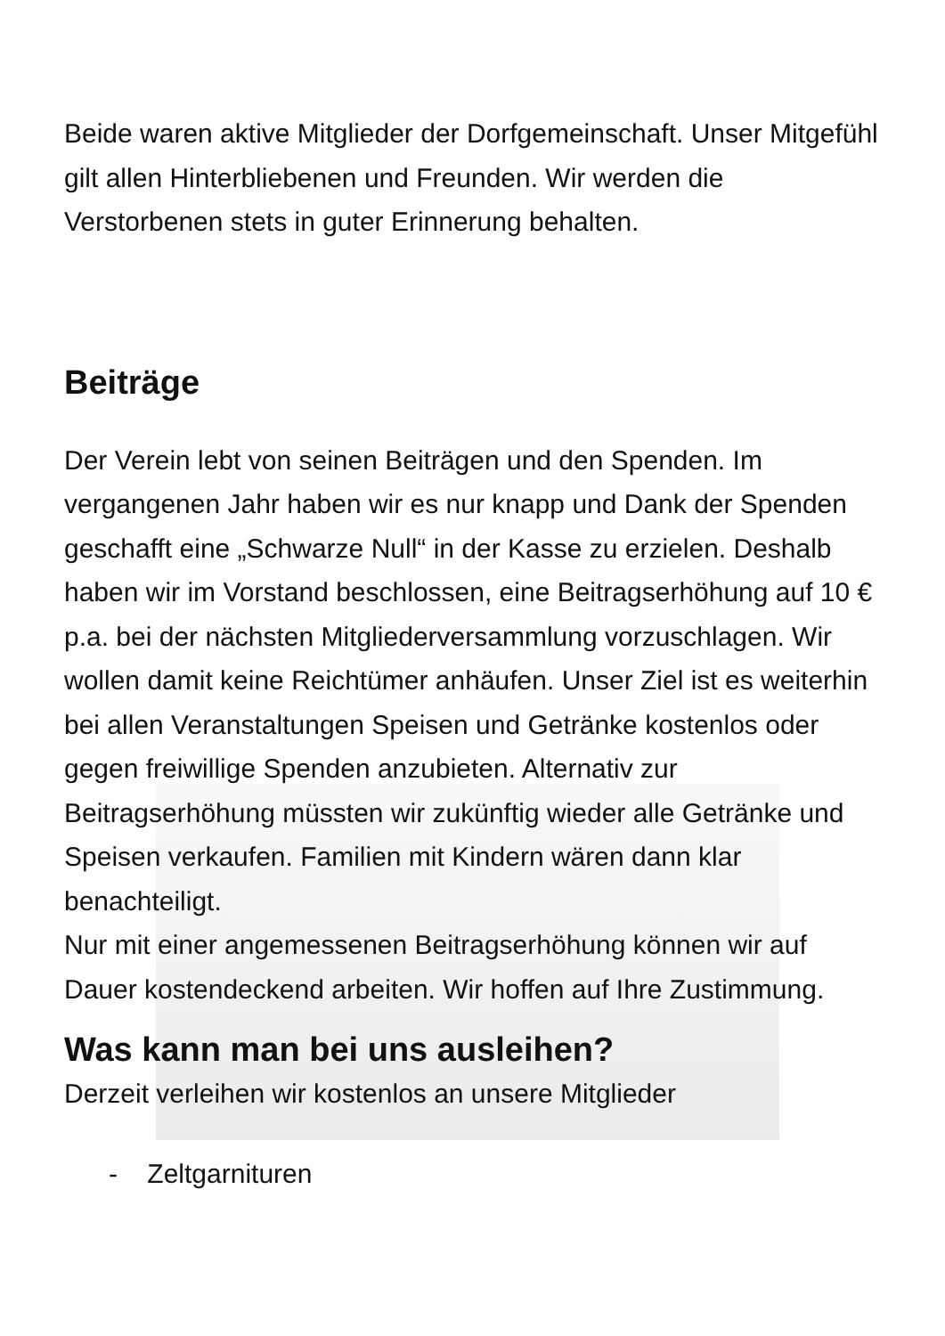Beide waren aktive Mitglieder der Dorfgemeinschaft. Unser Mitgefühl gilt allen Hinterbliebenen und Freunden. Wir werden die Verstorbenen stets in guter Erinnerung behalten.
Beiträge
Der Verein lebt von seinen Beiträgen und den Spenden. Im vergangenen Jahr haben wir es nur knapp und Dank der Spenden geschafft eine „Schwarze Null“ in der Kasse zu erzielen. Deshalb haben wir im Vorstand beschlossen, eine Beitragserhöhung auf 10 € p.a. bei der nächsten Mitgliederversammlung vorzuschlagen. Wir wollen damit keine Reichtümer anhäufen. Unser Ziel ist es weiterhin bei allen Veranstaltungen Speisen und Getränke kostenlos oder gegen freiwillige Spenden anzubieten. Alternativ zur Beitragserhöhung müssten wir zukünftig wieder alle Getränke und Speisen verkaufen. Familien mit Kindern wären dann klar benachteiligt.
Nur mit einer angemessenen Beitragserhöhung können wir auf Dauer kostendeckend arbeiten. Wir hoffen auf Ihre Zustimmung.
Was kann man bei uns ausleihen?
Derzeit verleihen wir kostenlos an unsere Mitglieder
- Zeltgarnituren